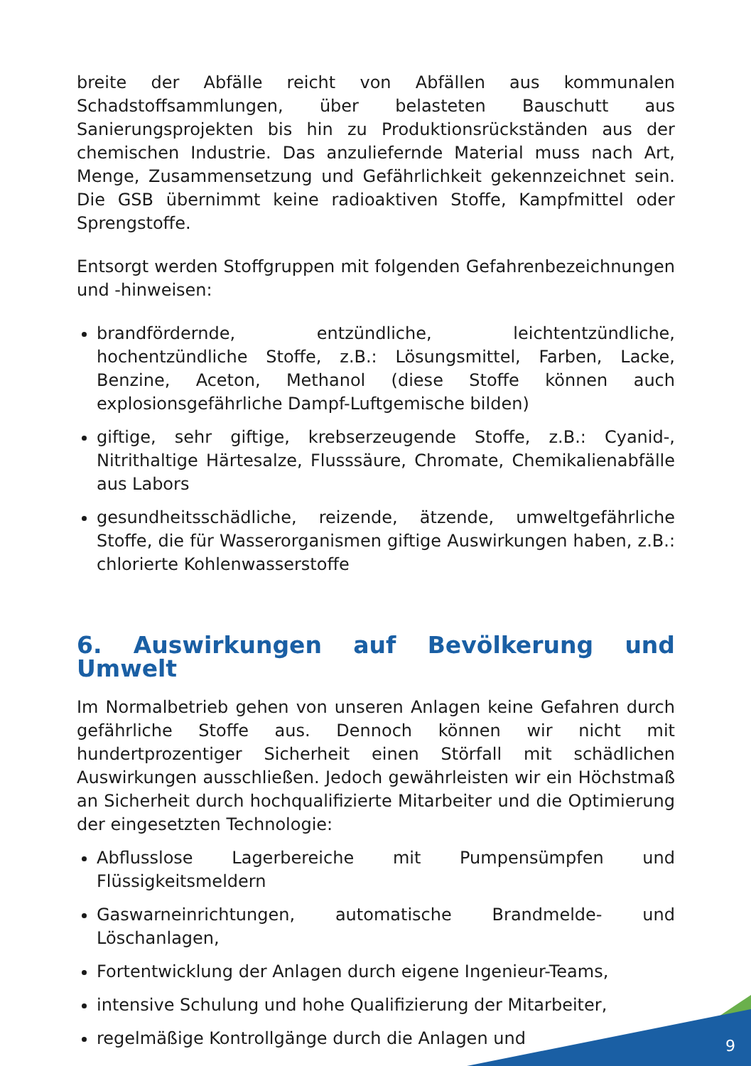breite der Abfälle reicht von Abfällen aus kommunalen Schadstoffsammlungen, über belasteten Bauschutt aus Sanierungsprojekten bis hin zu Produktionsrückständen aus der chemischen Industrie. Das anzuliefernde Material muss nach Art, Menge, Zusammensetzung und Gefährlichkeit gekennzeichnet sein. Die GSB übernimmt keine radioaktiven Stoffe, Kampfmittel oder Sprengstoffe.
Entsorgt werden Stoffgruppen mit folgenden Gefahrenbezeichnungen und -hinweisen:
brandfördernde, entzündliche, leichtentzündliche, hochentzündliche Stoffe, z.B.: Lösungsmittel, Farben, Lacke, Benzine, Aceton, Methanol (diese Stoffe können auch explosionsgefährliche Dampf-Luftgemische bilden)
giftige, sehr giftige, krebserzeugende Stoffe, z.B.: Cyanid-, Nitrithaltige Härtesalze, Flusssäure, Chromate, Chemikalienabfälle aus Labors
gesundheitsschädliche, reizende, ätzende, umweltgefährliche Stoffe, die für Wasserorganismen giftige Auswirkungen haben, z.B.: chlorierte Kohlenwasserstoffe
6. Auswirkungen auf Bevölkerung und Umwelt
Im Normalbetrieb gehen von unseren Anlagen keine Gefahren durch gefährliche Stoffe aus. Dennoch können wir nicht mit hundertprozentiger Sicherheit einen Störfall mit schädlichen Auswirkungen ausschließen. Jedoch gewährleisten wir ein Höchstmaß an Sicherheit durch hochqualifizierte Mitarbeiter und die Optimierung der eingesetzten Technologie:
Abflusslose Lagerbereiche mit Pumpensümpfen und Flüssigkeitsmeldern
Gaswarneinrichtungen, automatische Brandmelde- und Löschanlagen,
Fortentwicklung der Anlagen durch eigene Ingenieur-Teams,
intensive Schulung und hohe Qualifizierung der Mitarbeiter,
regelmäßige Kontrollgänge durch die Anlagen und
9